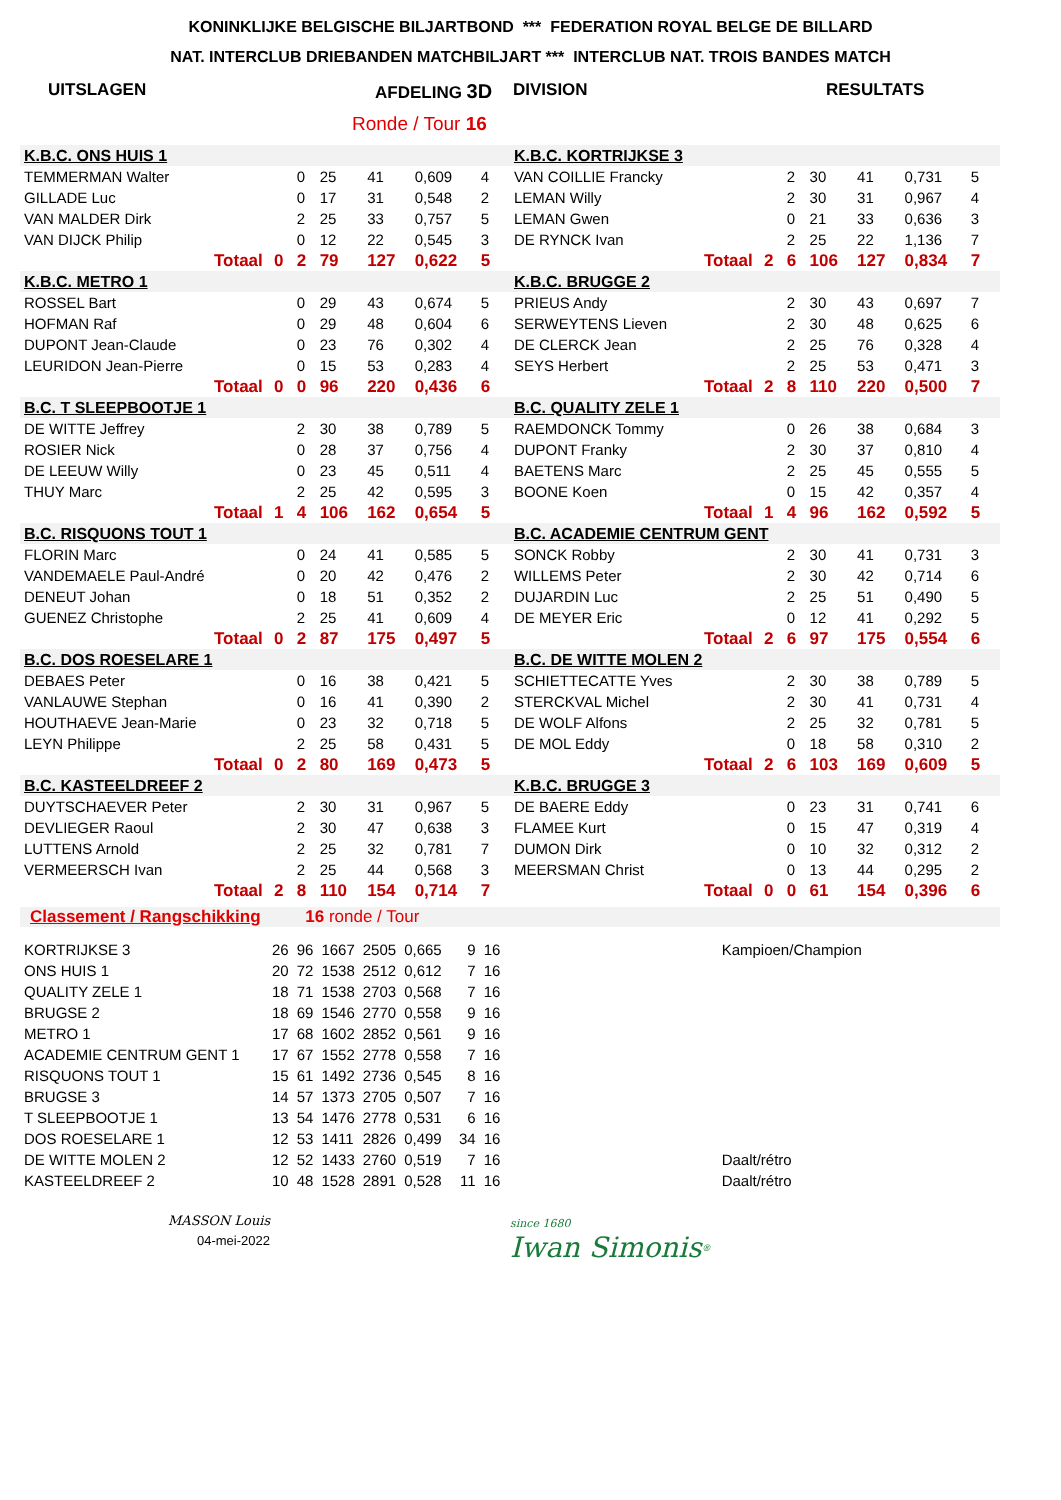KONINKLIJKE BELGISCHE BILJARTBOND *** FEDERATION ROYAL BELGE DE BILLARD
NAT. INTERCLUB DRIEBANDEN MATCHBILJART *** INTERCLUB NAT. TROIS BANDES MATCH
UITSLAGEN AFDELING 3D DIVISION RESULTATS
Ronde / Tour 16
| K.B.C. ONS HUIS 1 | | | | | | | | | K.B.C. KORTRIJKSE 3 | | | | | | | | |
| TEMMERMAN Walter | | | 0 | 25 | 41 | 0,609 | 4 | | VAN COILLIE Francky | | | 2 | 30 | 41 | 0,731 | 5 | |
| GILLADE Luc | | | 0 | 17 | 31 | 0,548 | 2 | | LEMAN Willy | | | 2 | 30 | 31 | 0,967 | 4 | |
| VAN MALDER Dirk | | | 2 | 25 | 33 | 0,757 | 5 | | LEMAN Gwen | | | 0 | 21 | 33 | 0,636 | 3 | |
| VAN DIJCK Philip | | | 0 | 12 | 22 | 0,545 | 3 | | DE RYNCK Ivan | | | 2 | 25 | 22 | 1,136 | 7 | |
| | Totaal | 0 | 2 | 79 | 127 | 0,622 | 5 | | | Totaal | 2 | 6 | 106 | 127 | 0,834 | 7 | |
| K.B.C. METRO 1 | | | | | | | | | K.B.C. BRUGGE 2 | | | | | | | | |
| ROSSEL Bart | | | 0 | 29 | 43 | 0,674 | 5 | | PRIEUS Andy | | | 2 | 30 | 43 | 0,697 | 7 | |
| HOFMAN Raf | | | 0 | 29 | 48 | 0,604 | 6 | | SERWEYTENS Lieven | | | 2 | 30 | 48 | 0,625 | 6 | |
| DUPONT Jean-Claude | | | 0 | 23 | 76 | 0,302 | 4 | | DE CLERCK Jean | | | 2 | 25 | 76 | 0,328 | 4 | |
| LEURIDON Jean-Pierre | | | 0 | 15 | 53 | 0,283 | 4 | | SEYS Herbert | | | 2 | 25 | 53 | 0,471 | 3 | |
| | Totaal | 0 | 0 | 96 | 220 | 0,436 | 6 | | | Totaal | 2 | 8 | 110 | 220 | 0,500 | 7 | |
| B.C. T SLEEPBOOTJE 1 | | | | | | | | | B.C. QUALITY ZELE 1 | | | | | | | | |
| DE WITTE Jeffrey | | | 2 | 30 | 38 | 0,789 | 5 | | RAEMDONCK Tommy | | | 0 | 26 | 38 | 0,684 | 3 | |
| ROSIER Nick | | | 0 | 28 | 37 | 0,756 | 4 | | DUPONT Franky | | | 2 | 30 | 37 | 0,810 | 4 | |
| DE LEEUW Willy | | | 0 | 23 | 45 | 0,511 | 4 | | BAETENS Marc | | | 2 | 25 | 45 | 0,555 | 5 | |
| THUY Marc | | | 2 | 25 | 42 | 0,595 | 3 | | BOONE Koen | | | 0 | 15 | 42 | 0,357 | 4 | |
| | Totaal | 1 | 4 | 106 | 162 | 0,654 | 5 | | | Totaal | 1 | 4 | 96 | 162 | 0,592 | 5 | |
| B.C. RISQUONS TOUT 1 | | | | | | | | | B.C. ACADEMIE CENTRUM GENT | | | | | | | | |
| FLORIN Marc | | | 0 | 24 | 41 | 0,585 | 5 | | SONCK Robby | | | 2 | 30 | 41 | 0,731 | 3 | |
| VANDEMAELE Paul-André | | | 0 | 20 | 42 | 0,476 | 2 | | WILLEMS Peter | | | 2 | 30 | 42 | 0,714 | 6 | |
| DENEUT Johan | | | 0 | 18 | 51 | 0,352 | 2 | | DUJARDIN Luc | | | 2 | 25 | 51 | 0,490 | 5 | |
| GUENEZ Christophe | | | 2 | 25 | 41 | 0,609 | 4 | | DE MEYER Eric | | | 0 | 12 | 41 | 0,292 | 5 | |
| | Totaal | 0 | 2 | 87 | 175 | 0,497 | 5 | | | Totaal | 2 | 6 | 97 | 175 | 0,554 | 6 | |
| B.C. DOS ROESELARE 1 | | | | | | | | | B.C. DE WITTE MOLEN 2 | | | | | | | | |
| DEBAES Peter | | | 0 | 16 | 38 | 0,421 | 5 | | SCHIETTECATTE Yves | | | 2 | 30 | 38 | 0,789 | 5 | |
| VANLAUWE Stephan | | | 0 | 16 | 41 | 0,390 | 2 | | STERCKVAL Michel | | | 2 | 30 | 41 | 0,731 | 4 | |
| HOUTHAEVE Jean-Marie | | | 0 | 23 | 32 | 0,718 | 5 | | DE WOLF Alfons | | | 2 | 25 | 32 | 0,781 | 5 | |
| LEYN Philippe | | | 2 | 25 | 58 | 0,431 | 5 | | DE MOL Eddy | | | 0 | 18 | 58 | 0,310 | 2 | |
| | Totaal | 0 | 2 | 80 | 169 | 0,473 | 5 | | | Totaal | 2 | 6 | 103 | 169 | 0,609 | 5 | |
| B.C. KASTEELDREEF 2 | | | | | | | | | K.B.C. BRUGGE 3 | | | | | | | | |
| DUYTSCHAEVER Peter | | | 2 | 30 | 31 | 0,967 | 5 | | DE BAERE Eddy | | | 0 | 23 | 31 | 0,741 | 6 | |
| DEVLIEGER Raoul | | | 2 | 30 | 47 | 0,638 | 3 | | FLAMEE Kurt | | | 0 | 15 | 47 | 0,319 | 4 | |
| LUTTENS Arnold | | | 2 | 25 | 32 | 0,781 | 7 | | DUMON Dirk | | | 0 | 10 | 32 | 0,312 | 2 | |
| VERMEERSCH Ivan | | | 2 | 25 | 44 | 0,568 | 3 | | MEERSMAN Christ | | | 0 | 13 | 44 | 0,295 | 2 | |
| | Totaal | 2 | 8 | 110 | 154 | 0,714 | 7 | | | Totaal | 0 | 0 | 61 | 154 | 0,396 | 6 | |
Classement / Rangschikking 16 ronde / Tour
| KORTRIJKSE 3 | 26 | 96 | 1667 | 2505 | 0,665 | 9 | 16 | Kampioen/Champion |
| ONS HUIS 1 | 20 | 72 | 1538 | 2512 | 0,612 | 7 | 16 | |
| QUALITY ZELE 1 | 18 | 71 | 1538 | 2703 | 0,568 | 7 | 16 | |
| BRUGSE 2 | 18 | 69 | 1546 | 2770 | 0,558 | 9 | 16 | |
| METRO 1 | 17 | 68 | 1602 | 2852 | 0,561 | 9 | 16 | |
| ACADEMIE CENTRUM GENT 1 | 17 | 67 | 1552 | 2778 | 0,558 | 7 | 16 | |
| RISQUONS TOUT 1 | 15 | 61 | 1492 | 2736 | 0,545 | 8 | 16 | |
| BRUGSE 3 | 14 | 57 | 1373 | 2705 | 0,507 | 7 | 16 | |
| T SLEEPBOOTJE 1 | 13 | 54 | 1476 | 2778 | 0,531 | 6 | 16 | |
| DOS ROESELARE 1 | 12 | 53 | 1411 | 2826 | 0,499 | 34 | 16 | |
| DE WITTE MOLEN 2 | 12 | 52 | 1433 | 2760 | 0,519 | 7 | 16 | Daalt/rétro |
| KASTEELDREEF 2 | 10 | 48 | 1528 | 2891 | 0,528 | 11 | 16 | Daalt/rétro |
MASSON Louis
04-mei-2022
since 1680
Iwan Simonis<sup>®</sup>